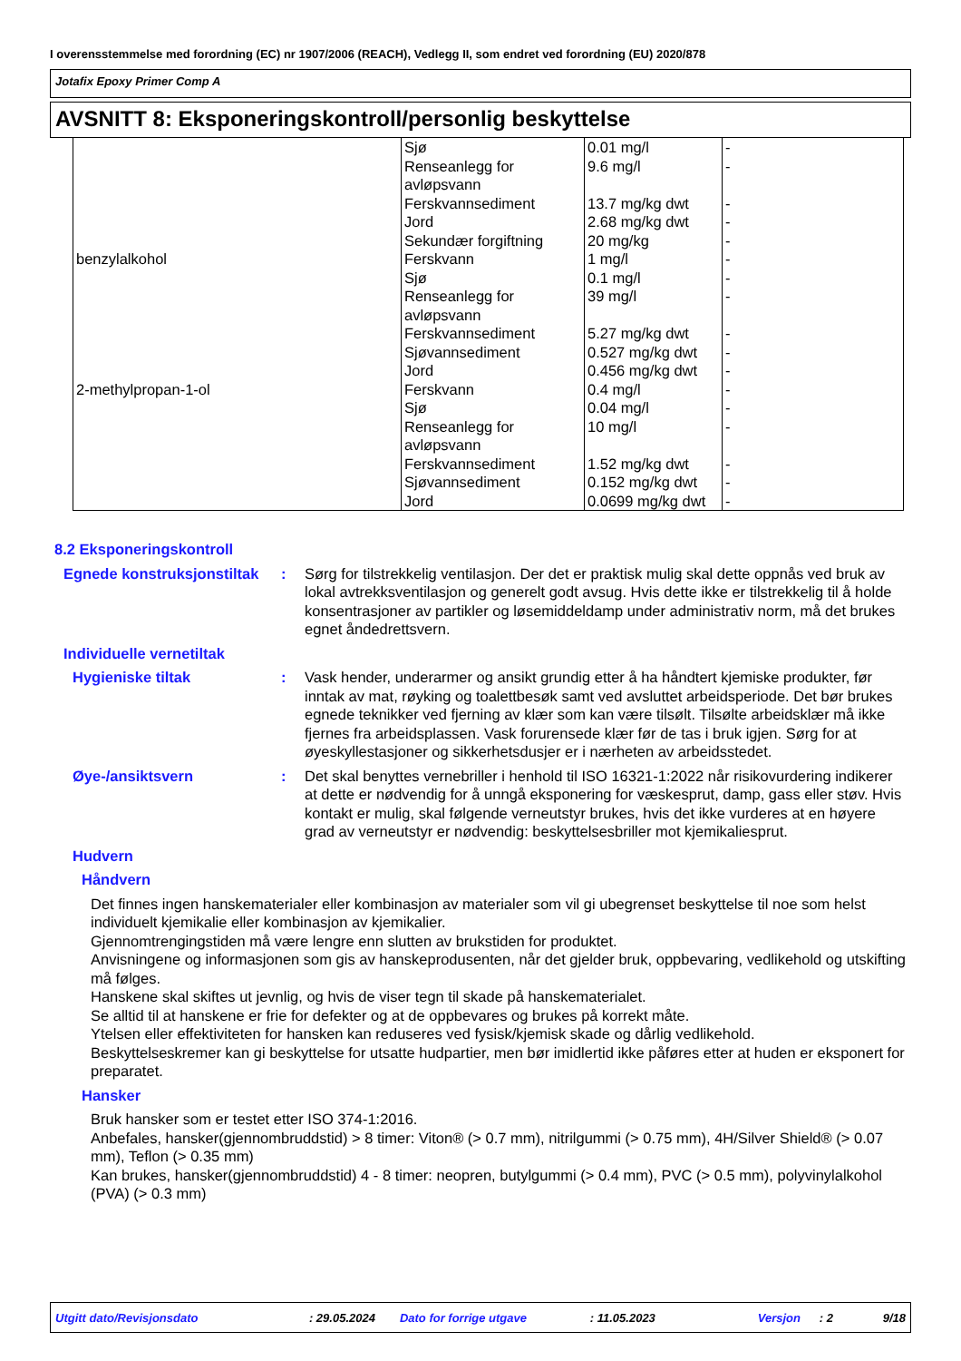I overensstemmelse med forordning (EC) nr 1907/2006 (REACH), Vedlegg II, som endret ved forordning (EU) 2020/878
Jotafix Epoxy Primer Comp A
AVSNITT 8: Eksponeringskontroll/personlig beskyttelse
| | Sjø | 0.01 mg/l | - |
| | Renseanlegg for avløpsvann | 9.6 mg/l | - |
| | Ferskvannsediment | 13.7 mg/kg dwt | - |
| | Jord | 2.68 mg/kg dwt | - |
| | Sekundær forgiftning | 20 mg/kg | - |
| benzylalkohol | Ferskvann | 1 mg/l | - |
| | Sjø | 0.1 mg/l | - |
| | Renseanlegg for avløpsvann | 39 mg/l | - |
| | Ferskvannsediment | 5.27 mg/kg dwt | - |
| | Sjøvannsediment | 0.527 mg/kg dwt | - |
| | Jord | 0.456 mg/kg dwt | - |
| 2-methylpropan-1-ol | Ferskvann | 0.4 mg/l | - |
| | Sjø | 0.04 mg/l | - |
| | Renseanlegg for avløpsvann | 10 mg/l | - |
| | Ferskvannsediment | 1.52 mg/kg dwt | - |
| | Sjøvannsediment | 0.152 mg/kg dwt | - |
| | Jord | 0.0699 mg/kg dwt | - |
8.2 Eksponeringskontroll
Egnede konstruksjonstiltak
: Sørg for tilstrekkelig ventilasjon. Der det er praktisk mulig skal dette oppnås ved bruk av lokal avtrekksventilasjon og generelt godt avsug. Hvis dette ikke er tilstrekkelig til å holde konsentrasjoner av partikler og løsemiddeldamp under administrativ norm, må det brukes egnet åndedrettsvern.
Individuelle vernetiltak
Hygieniske tiltak : Vask hender, underarmer og ansikt grundig etter å ha håndtert kjemiske produkter, før inntak av mat, røyking og toalettbesøk samt ved avsluttet arbeidsperiode. Det bør brukes egnede teknikker ved fjerning av klær som kan være tilsølt. Tilsølte arbeidsklær må ikke fjernes fra arbeidsplassen. Vask forurensede klær før de tas i bruk igjen. Sørg for at øyeskyllestasjoner og sikkerhetsdusjer er i nærheten av arbeidsstedet.
Øye-/ansiktsvern : Det skal benyttes vernebriller i henhold til ISO 16321-1:2022 når risikovurdering indikerer at dette er nødvendig for å unngå eksponering for væskesprut, damp, gass eller støv. Hvis kontakt er mulig, skal følgende verneutstyr brukes, hvis det ikke vurderes at en høyere grad av verneutstyr er nødvendig: beskyttelsesbriller mot kjemikaliesprut.
Hudvern
Håndvern
Det finnes ingen hanskematerialer eller kombinasjon av materialer som vil gi ubegrenset beskyttelse til noe som helst individuelt kjemikalie eller kombinasjon av kjemikalier.
Gjennomtrengingstiden må være lengre enn slutten av brukstiden for produktet.
Anvisningene og informasjonen som gis av hanskeprodusenten, når det gjelder bruk, oppbevaring, vedlikehold og utskifting må følges.
Hanskene skal skiftes ut jevnlig, og hvis de viser tegn til skade på hanskematerialet.
Se alltid til at hanskene er frie for defekter og at de oppbevares og brukes på korrekt måte.
Ytelsen eller effektiviteten for hansken kan reduseres ved fysisk/kjemisk skade og dårlig vedlikehold.
Beskyttelseskremer kan gi beskyttelse for utsatte hudpartier, men bør imidlertid ikke påføres etter at huden er eksponert for preparatet.
Hansker
Bruk hansker som er testet etter ISO 374-1:2016.
Anbefales, hansker(gjennombruddstid) > 8 timer: Viton® (> 0.7 mm), nitrilgummi (> 0.75 mm), 4H/Silver Shield® (> 0.07 mm), Teflon (> 0.35 mm)
Kan brukes, hansker(gjennombruddstid) 4 - 8 timer: neopren, butylgummi (> 0.4 mm), PVC (> 0.5 mm), polyvinylalkohol (PVA) (> 0.3 mm)
Utgitt dato/Revisjonsdato: 29.05.2024 Dato for forrige utgave: 11.05.2023 Versjon: 2 9/18